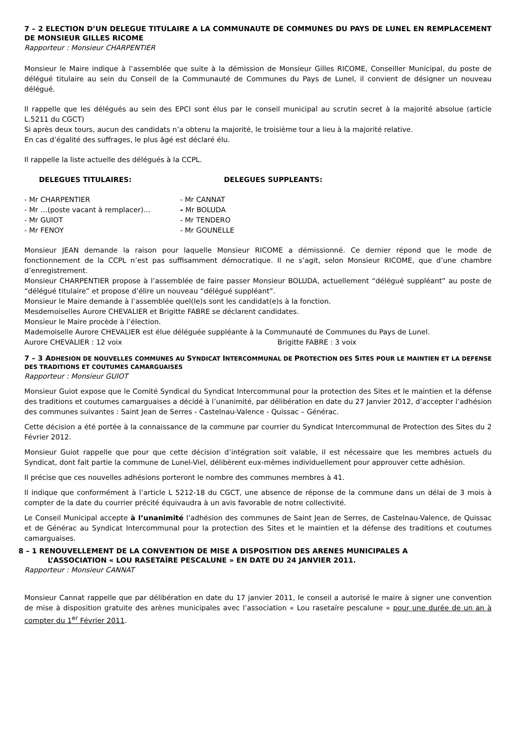7 – 2 ELECTION D’UN DELEGUE TITULAIRE A LA COMMUNAUTE DE COMMUNES DU PAYS DE LUNEL EN REMPLACEMENT DE MONSIEUR GILLES RICOME
Rapporteur : Monsieur CHARPENTIER
Monsieur le Maire indique à l’assemblée que suite à la démission de Monsieur Gilles RICOME, Conseiller Municipal, du poste de délégué titulaire au sein du Conseil de la Communauté de Communes du Pays de Lunel, il convient de désigner un nouveau délégué.
Il rappelle que les délégués au sein des EPCI sont élus par le conseil municipal au scrutin secret à la majorité absolue (article L.5211 du CGCT)
Si après deux tours, aucun des candidats n’a obtenu la majorité, le troisième tour a lieu à la majorité relative.
En cas d’égalité des suffrages, le plus âgé est déclaré élu.
Il rappelle la liste actuelle des délégués à la CCPL.
DELEGUES TITULAIRES: DELEGUES SUPPLEANTS:
- Mr CHARPENTIER - Mr CANNAT
- Mr …(poste vacant à remplacer)… - Mr BOLUDA
- Mr GUIOT - Mr TENDERO
- Mr FENOY - Mr GOUNELLE
Monsieur JEAN demande la raison pour laquelle Monsieur RICOME a démissionné. Ce dernier répond que le mode de fonctionnement de la CCPL n’est pas suffisamment démocratique. Il ne s’agit, selon Monsieur RICOME, que d’une chambre d’enregistrement.
Monsieur CHARPENTIER propose à l’assemblée de faire passer Monsieur BOLUDA, actuellement “délégué suppléant” au poste de “délégué titulaire” et propose d’élire un nouveau “délégué suppléant”.
Monsieur le Maire demande à l’assemblée quel(le)s sont les candidat(e)s à la fonction.
Mesdemoiselles Aurore CHEVALIER et Brigitte FABRE se déclarent candidates.
Monsieur le Maire procède à l’élection.
Mademoiselle Aurore CHEVALIER est élue déléguée suppléante à la Communauté de Communes du Pays de Lunel.
Aurore CHEVALIER : 12 voix Brigitte FABRE : 3 voix
7 – 3 ADHESION DE NOUVELLES COMMUNES AU SYNDICAT INTERCOMMUNAL DE PROTECTION DES SITES POUR LE MAINTIEN ET LA DEFENSE DES TRADITIONS ET COUTUMES CAMARGUAISES
Rapporteur : Monsieur GUIOT
Monsieur Guiot expose que le Comité Syndical du Syndicat Intercommunal pour la protection des Sites et le maintien et la défense des traditions et coutumes camarguaises a décidé à l’unanimité, par délibération en date du 27 Janvier 2012, d’accepter l’adhésion des communes suivantes : Saint Jean de Serres - Castelnau-Valence - Quissac – Générac.
Cette décision a été portée à la connaissance de la commune par courrier du Syndicat Intercommunal de Protection des Sites du 2 Février 2012.
Monsieur Guiot rappelle que pour que cette décision d’intégration soit valable, il est nécessaire que les membres actuels du Syndicat, dont fait partie la commune de Lunel-Viel, délibèrent eux-mêmes individuellement pour approuver cette adhésion.
Il précise que ces nouvelles adhésions porteront le nombre des communes membres à 41.
Il indique que conformément à l’article L 5212-18 du CGCT, une absence de réponse de la commune dans un délai de 3 mois à compter de la date du courrier précité équivaudra à un avis favorable de notre collectivité.
Le Conseil Municipal accepte à l’unanimité l’adhésion des communes de Saint Jean de Serres, de Castelnau-Valence, de Quissac et de Générac au Syndicat Intercommunal pour la protection des Sites et le maintien et la défense des traditions et coutumes camarguaises.
8 – 1 RENOUVELLEMENT DE LA CONVENTION DE MISE A DISPOSITION DES ARENES MUNICIPALES A
L’ASSOCIATION « LOU RASETAÏRE PESCALUNE » EN DATE DU 24 JANVIER 2011.
Rapporteur : Monsieur CANNAT
Monsieur Cannat rappelle que par délibération en date du 17 janvier 2011, le conseil a autorisé le maire à signer une convention de mise à disposition gratuite des arènes municipales avec l’association « Lou rasetaïre pescalune » pour une durée de un an à compter du 1<sup>er</sup> Février 2011.